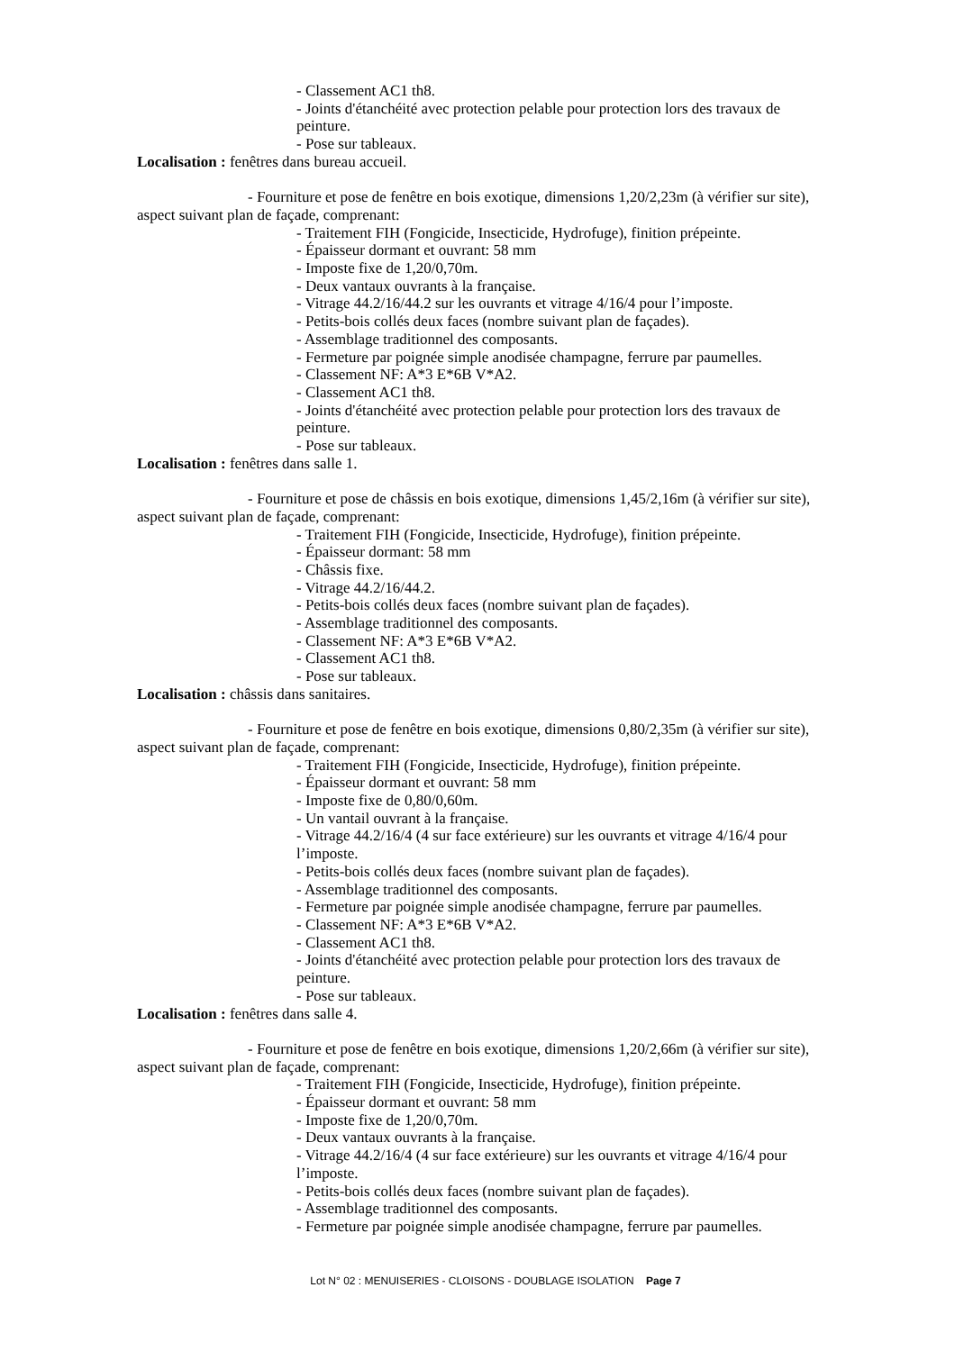- Classement AC1 th8.
- Joints d'étanchéité avec protection pelable pour protection lors des travaux de peinture.
- Pose sur tableaux.
Localisation : fenêtres dans bureau accueil.
- Fourniture et pose de fenêtre en bois exotique, dimensions 1,20/2,23m (à vérifier sur site), aspect suivant plan de façade, comprenant:
- Traitement FIH (Fongicide, Insecticide, Hydrofuge), finition prépeinte.
- Épaisseur dormant et ouvrant: 58 mm
- Imposte fixe de 1,20/0,70m.
- Deux vantaux ouvrants à la française.
- Vitrage 44.2/16/44.2 sur les ouvrants et vitrage 4/16/4 pour l’imposte.
- Petits-bois collés deux faces (nombre suivant plan de façades).
- Assemblage traditionnel des composants.
- Fermeture par poignée simple anodisée champagne, ferrure par paumelles.
- Classement NF: A*3 E*6B V*A2.
- Classement AC1 th8.
- Joints d'étanchéité avec protection pelable pour protection lors des travaux de peinture.
- Pose sur tableaux.
Localisation : fenêtres dans salle 1.
- Fourniture et pose de châssis en bois exotique, dimensions 1,45/2,16m (à vérifier sur site), aspect suivant plan de façade, comprenant:
- Traitement FIH (Fongicide, Insecticide, Hydrofuge), finition prépeinte.
- Épaisseur dormant: 58 mm
- Châssis fixe.
- Vitrage 44.2/16/44.2.
- Petits-bois collés deux faces (nombre suivant plan de façades).
- Assemblage traditionnel des composants.
- Classement NF: A*3 E*6B V*A2.
- Classement AC1 th8.
- Pose sur tableaux.
Localisation : châssis dans sanitaires.
- Fourniture et pose de fenêtre en bois exotique, dimensions 0,80/2,35m (à vérifier sur site), aspect suivant plan de façade, comprenant:
- Traitement FIH (Fongicide, Insecticide, Hydrofuge), finition prépeinte.
- Épaisseur dormant et ouvrant: 58 mm
- Imposte fixe de 0,80/0,60m.
- Un vantail ouvrant à la française.
- Vitrage 44.2/16/4 (4 sur face extérieure) sur les ouvrants et vitrage 4/16/4 pour l’imposte.
- Petits-bois collés deux faces (nombre suivant plan de façades).
- Assemblage traditionnel des composants.
- Fermeture par poignée simple anodisée champagne, ferrure par paumelles.
- Classement NF: A*3 E*6B V*A2.
- Classement AC1 th8.
- Joints d'étanchéité avec protection pelable pour protection lors des travaux de peinture.
- Pose sur tableaux.
Localisation : fenêtres dans salle 4.
- Fourniture et pose de fenêtre en bois exotique, dimensions 1,20/2,66m (à vérifier sur site), aspect suivant plan de façade, comprenant:
- Traitement FIH (Fongicide, Insecticide, Hydrofuge), finition prépeinte.
- Épaisseur dormant et ouvrant: 58 mm
- Imposte fixe de 1,20/0,70m.
- Deux vantaux ouvrants à la française.
- Vitrage 44.2/16/4 (4 sur face extérieure) sur les ouvrants et vitrage 4/16/4 pour l’imposte.
- Petits-bois collés deux faces (nombre suivant plan de façades).
- Assemblage traditionnel des composants.
- Fermeture par poignée simple anodisée champagne, ferrure par paumelles.
Lot N° 02 : MENUISERIES - CLOISONS - DOUBLAGE ISOLATION Page 7